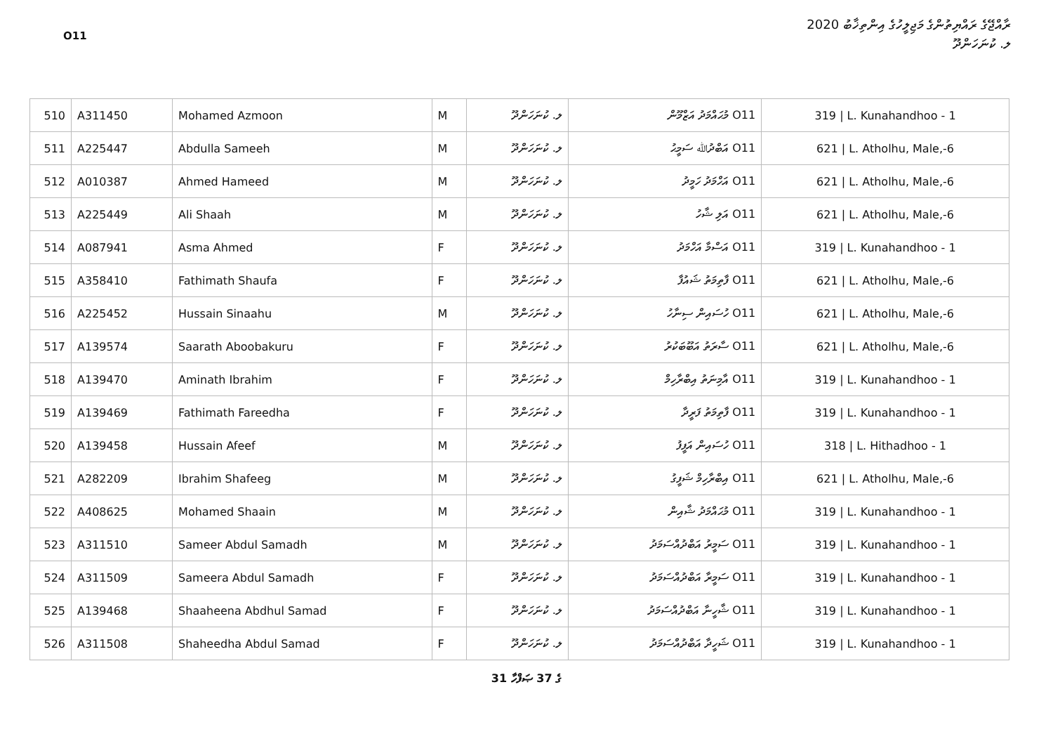O11
ރާއްޖޭގެ ރައްޔިތުންގެ މަޖިލީހުގެ އިންތިޚާބު 2020
ލ. ކުނަހަންދޫ
| 510 | A311450 | Mohamed Azmoon | M | ލ. ކުނަހަންދޫ | O11 މުޙައްމަދު އަޒްމޫން | 319 / L. Kunahandhoo - 1 |
| 511 | A225447 | Abdulla Sameeh | M | ލ. ކުނަހަންދޫ | O11 އަބްދުﷲ ސަމީޙު | 621 / L. Atholhu, Male,-6 |
| 512 | A010387 | Ahmed Hameed | M | ލ. ކުނަހަންދޫ | O11 އަހްމަދު ހަމީދު | 621 / L. Atholhu, Male,-6 |
| 513 | A225449 | Ali Shaah | M | ލ. ކުނަހަންދޫ | O11 އަލި ޝާހު | 621 / L. Atholhu, Male,-6 |
| 514 | A087941 | Asma Ahmed | F | ލ. ކުނަހަންދޫ | O11 އަސްމާ އަހްމަދު | 319 / L. Kunahandhoo - 1 |
| 515 | A358410 | Fathimath Shaufa | F | ލ. ކުނަހަންދޫ | O11 ފާތިމަތު ޝައުފާ | 621 / L. Atholhu, Male,-6 |
| 516 | A225452 | Hussain Sinaahu | M | ލ. ކުނަހަންދޫ | O11 ހުސައިން ސިނާހު | 621 / L. Atholhu, Male,-6 |
| 517 | A139574 | Saarath Aboobakuru | F | ލ. ކުނަހަންދޫ | O11 ސާރަތު އަބޫބަކުރު | 621 / L. Atholhu, Male,-6 |
| 518 | A139470 | Aminath Ibrahim | F | ލ. ކުނަހަންދޫ | O11 އާމިނަތު އިބްރާހިމް | 319 / L. Kunahandhoo - 1 |
| 519 | A139469 | Fathimath Fareedha | F | ލ. ކުނަހަންދޫ | O11 ފާތިމަތު ފަރީދާ | 319 / L. Kunahandhoo - 1 |
| 520 | A139458 | Hussain Afeef | M | ލ. ކުނަހަންދޫ | O11 ހުސައިން އަފީފު | 318 / L. Hithadhoo - 1 |
| 521 | A282209 | Ibrahim Shafeeg | M | ލ. ކުނަހަންދޫ | O11 އިބްރާހިމް ޝަފީގު | 621 / L. Atholhu, Male,-6 |
| 522 | A408625 | Mohamed Shaain | M | ލ. ކުނަހަންދޫ | O11 މުޙައްމަދު ޝާއިން | 319 / L. Kunahandhoo - 1 |
| 523 | A311510 | Sameer Abdul Samadh | M | ލ. ކުނަހަންދޫ | O11 ސަމީރު އަބްދުއްސަމަދު | 319 / L. Kunahandhoo - 1 |
| 524 | A311509 | Sameera Abdul Samadh | F | ލ. ކުނަހަންދޫ | O11 ސަމީރާ އަބްދުއްސަމަދު | 319 / L. Kunahandhoo - 1 |
| 525 | A139468 | Shaaheena Abdhul Samad | F | ލ. ކުނަހަންދޫ | O11 ޝާހީނާ އަބްދުއްސަމަދު | 319 / L. Kunahandhoo - 1 |
| 526 | A311508 | Shaheedha Abdul Samad | F | ލ. ކުނަހަންދޫ | O11 ޝަހީދާ އަބްދުއްސަމަދު | 319 / L. Kunahandhoo - 1 |
31 ގެ 37 ޞަފްހާ